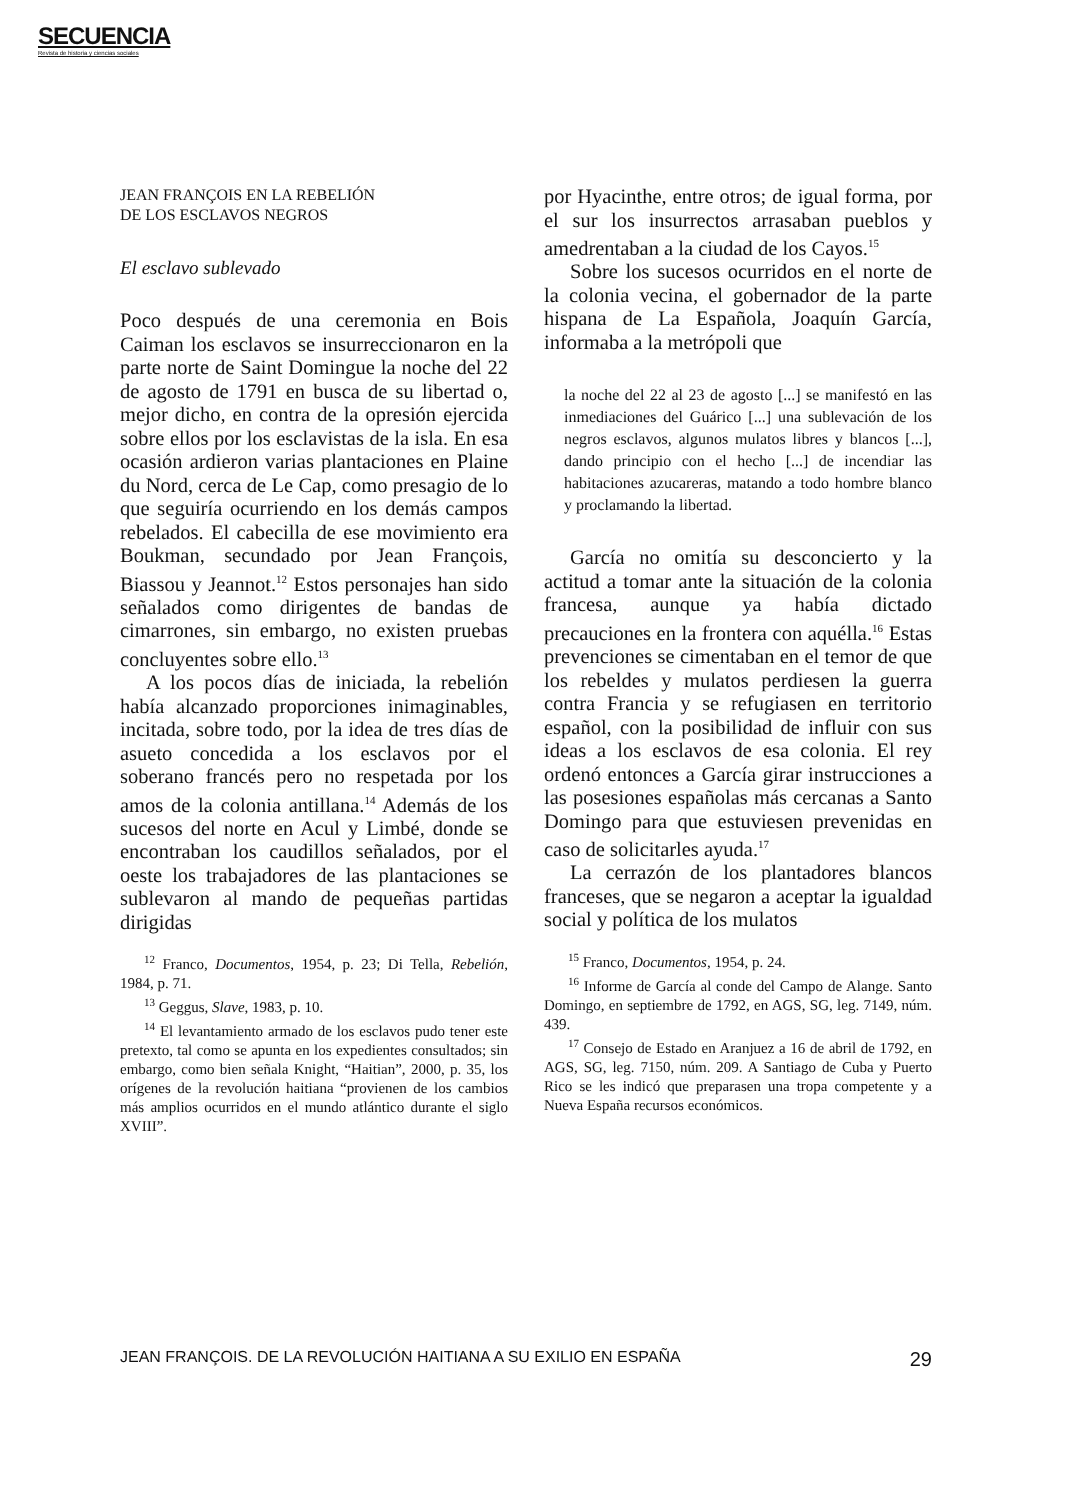SECUENCIA
Revista de historia y ciencias sociales
JEAN FRANÇOIS EN LA REBELIÓN
DE LOS ESCLAVOS NEGROS
El esclavo sublevado
Poco después de una ceremonia en Bois Caiman los esclavos se insurreccionaron en la parte norte de Saint Domingue la noche del 22 de agosto de 1791 en busca de su libertad o, mejor dicho, en contra de la opresión ejercida sobre ellos por los esclavistas de la isla. En esa ocasión ardieron varias plantaciones en Plaine du Nord, cerca de Le Cap, como presagio de lo que seguiría ocurriendo en los demás campos rebelados. El cabecilla de ese movimiento era Boukman, secundado por Jean François, Biassou y Jeannot.<sup>12</sup> Estos personajes han sido señalados como dirigentes de bandas de cimarrones, sin embargo, no existen pruebas concluyentes sobre ello.<sup>13</sup>
A los pocos días de iniciada, la rebelión había alcanzado proporciones inimaginables, incitada, sobre todo, por la idea de tres días de asueto concedida a los esclavos por el soberano francés pero no respetada por los amos de la colonia antillana.<sup>14</sup> Además de los sucesos del norte en Acul y Limbé, donde se encontraban los caudillos señalados, por el oeste los trabajadores de las plantaciones se sublevaron al mando de pequeñas partidas dirigidas
<sup>12</sup> Franco, Documentos, 1954, p. 23; Di Tella, Rebelión, 1984, p. 71.
<sup>13</sup> Geggus, Slave, 1983, p. 10.
<sup>14</sup> El levantamiento armado de los esclavos pudo tener este pretexto, tal como se apunta en los expedientes consultados; sin embargo, como bien señala Knight, “Haitian”, 2000, p. 35, los orígenes de la revolución haitiana “provienen de los cambios más amplios ocurridos en el mundo atlántico durante el siglo XVIII”.
por Hyacinthe, entre otros; de igual forma, por el sur los insurrectos arrasaban pueblos y amedrentaban a la ciudad de los Cayos.<sup>15</sup>
Sobre los sucesos ocurridos en el norte de la colonia vecina, el gobernador de la parte hispana de La Española, Joaquín García, informaba a la metrópoli que
la noche del 22 al 23 de agosto [...] se manifestó en las inmediaciones del Guárico [...] una sublevación de los negros esclavos, algunos mulatos libres y blancos [...], dando principio con el hecho [...] de incendiar las habitaciones azucareras, matando a todo hombre blanco y proclamando la libertad.
García no omitía su desconcierto y la actitud a tomar ante la situación de la colonia francesa, aunque ya había dictado precauciones en la frontera con aquélla.<sup>16</sup> Estas prevenciones se cimentaban en el temor de que los rebeldes y mulatos perdiesen la guerra contra Francia y se refugiasen en territorio español, con la posibilidad de influir con sus ideas a los esclavos de esa colonia. El rey ordenó entonces a García girar instrucciones a las posesiones españolas más cercanas a Santo Domingo para que estuviesen prevenidas en caso de solicitarles ayuda.<sup>17</sup>
La cerrazón de los plantadores blancos franceses, que se negaron a aceptar la igualdad social y política de los mulatos
<sup>15</sup> Franco, Documentos, 1954, p. 24.
<sup>16</sup> Informe de García al conde del Campo de Alange. Santo Domingo, en septiembre de 1792, en AGS, SG, leg. 7149, núm. 439.
<sup>17</sup> Consejo de Estado en Aranjuez a 16 de abril de 1792, en AGS, SG, leg. 7150, núm. 209. A Santiago de Cuba y Puerto Rico se les indicó que preparasen una tropa competente y a Nueva España recursos económicos.
JEAN FRANÇOIS. DE LA REVOLUCIÓN HAITIANA A SU EXILIO EN ESPAÑA 29